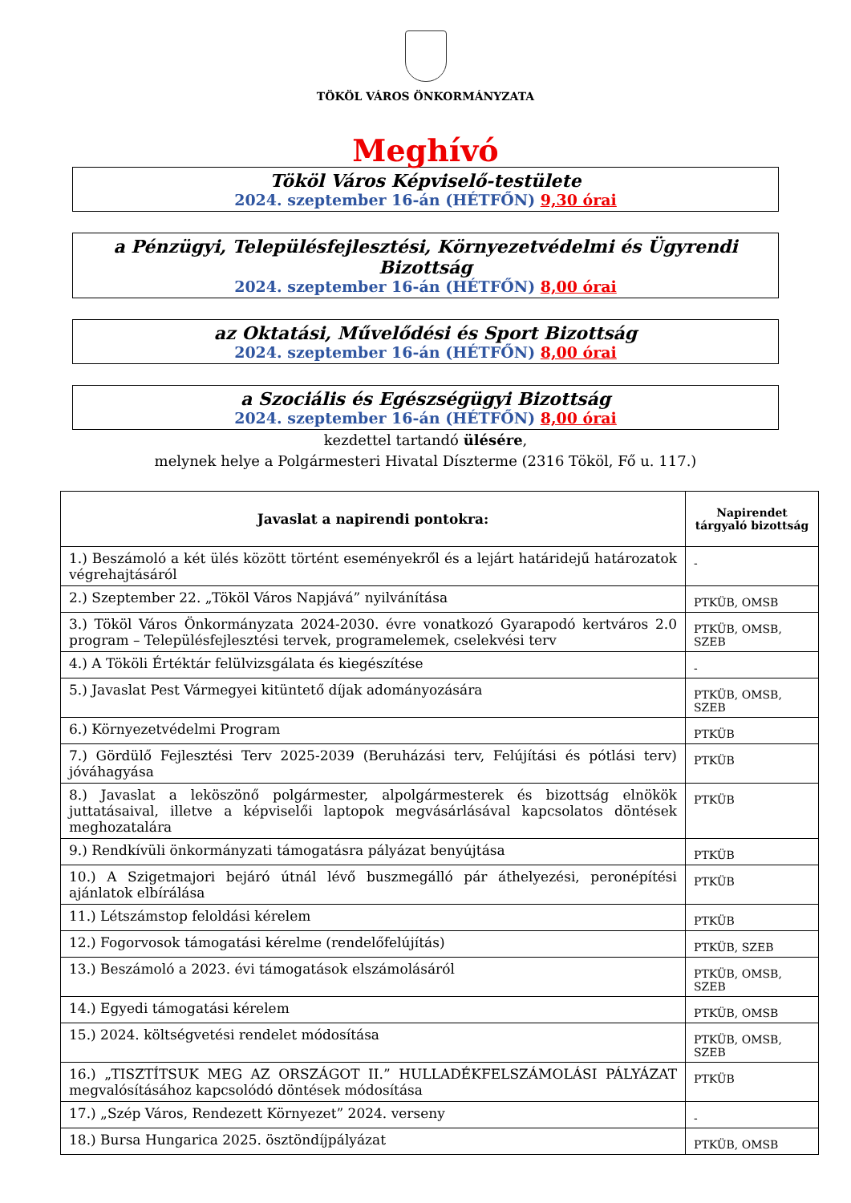TÖKÖL VÁROS ÖNKORMÁNYZATA
Meghívó
Tököl Város Képviselő-testülete
2024. szeptember 16-án (HÉTFŐN) 9,30 órai
a Pénzügyi, Településfejlesztési, Környezetvédelmi és Ügyrendi Bizottság
2024. szeptember 16-án (HÉTFŐN) 8,00 órai
az Oktatási, Művelődési és Sport Bizottság
2024. szeptember 16-án (HÉTFŐN) 8,00 órai
a Szociális és Egészségügyi Bizottság
2024. szeptember 16-án (HÉTFŐN) 8,00 órai
kezdettel tartandó ülésére,
melynek helye a Polgármesteri Hivatal Díszterme (2316 Tököl, Fő u. 117.)
| Javaslat a napirendi pontokra: | Napirendet tárgyaló bizottság |
| --- | --- |
| 1.) Beszámoló a két ülés között történt eseményekről és a lejárt határidejű határozatok végrehajtásáról | - |
| 2.) Szeptember 22. „Tököl Város Napjává” nyilvánítása | PTKÜB, OMSB |
| 3.) Tököl Város Önkormányzata 2024-2030. évre vonatkozó Gyarapodó kertváros 2.0 program – Településfejlesztési tervek, programelemek, cselekvési terv | PTKÜB, OMSB, SZEB |
| 4.) A Tököli Értéktár felülvizsgálata és kiegészítése | - |
| 5.) Javaslat Pest Vármegyei kitüntető díjak adományozására | PTKÜB, OMSB, SZEB |
| 6.) Környezetvédelmi Program | PTKÜB |
| 7.) Gördülő Fejlesztési Terv 2025-2039 (Beruházási terv, Felújítási és pótlási terv) jóváhagyása | PTKÜB |
| 8.) Javaslat a leköszönő polgármester, alpolgármesterek és bizottság elnökök juttatásaival, illetve a képviselői laptopok megvásárlásával kapcsolatos döntések meghozatalára | PTKÜB |
| 9.) Rendkívüli önkormányzati támogatásra pályázat benyújtása | PTKÜB |
| 10.) A Szigetmajori bejáró útnál lévő buszmegálló pár áthelyezési, peronépítési ajánlatok elbírálása | PTKÜB |
| 11.) Létszámstop feloldási kérelem | PTKÜB |
| 12.) Fogorvosok támogatási kérelme (rendelőfelújítás) | PTKÜB, SZEB |
| 13.) Beszámoló a 2023. évi támogatások elszámolásáról | PTKÜB, OMSB, SZEB |
| 14.) Egyedi támogatási kérelem | PTKÜB, OMSB |
| 15.) 2024. költségvetési rendelet módosítása | PTKÜB, OMSB, SZEB |
| 16.) „TISZTÍTSUK MEG AZ ORSZÁGOT II.” HULLADÉKFELSZÁMOLÁSI PÁLYÁZAT megvalósításához kapcsolódó döntések módosítása | PTKÜB |
| 17.) „Szép Város, Rendezett Környezet” 2024. verseny | - |
| 18.) Bursa Hungarica 2025. ösztöndíjpályázat | PTKÜB, OMSB |